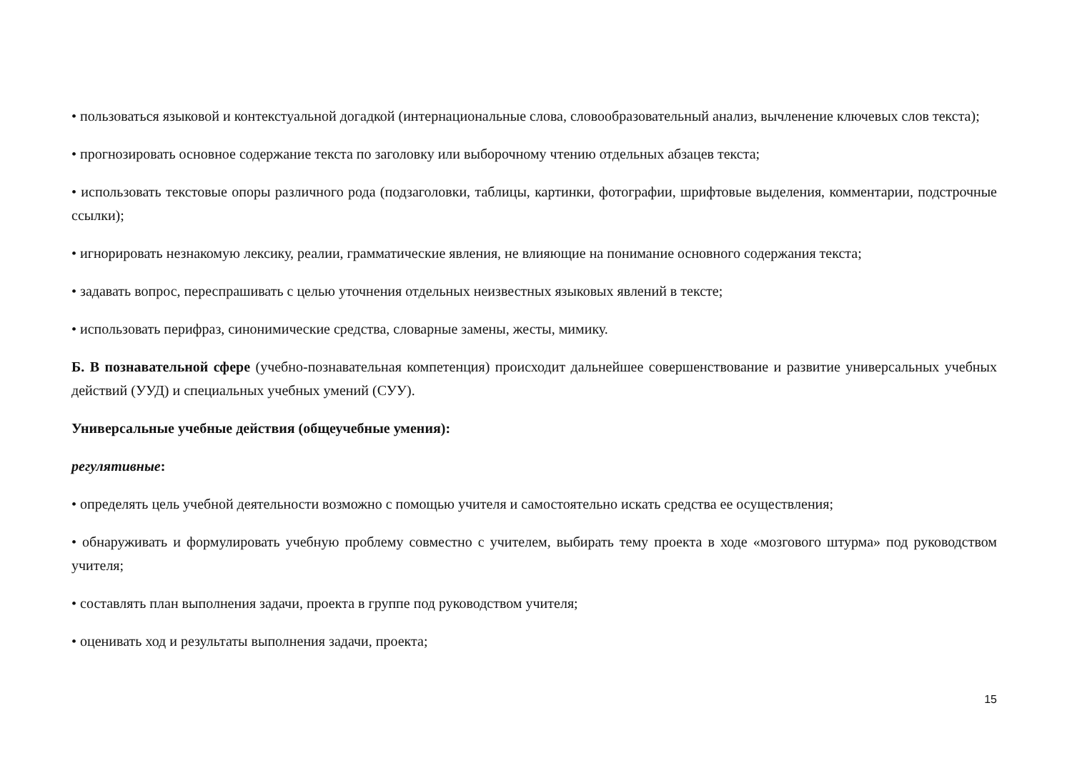• пользоваться языковой и контекстуальной догадкой (интернациональные слова, словообразовательный анализ, вычленение ключевых слов текста);
• прогнозировать основное содержание текста по заголовку или выборочному чтению отдельных абзацев текста;
• использовать текстовые опоры различного рода (подзаголовки, таблицы, картинки, фотографии, шрифтовые выделения, комментарии, подстрочные ссылки);
• игнорировать незнакомую лексику, реалии, грамматические явления, не влияющие на понимание основного содержания текста;
• задавать вопрос, переспрашивать с целью уточнения отдельных неизвестных языковых явлений в тексте;
• использовать перифраз, синонимические средства, словарные замены, жесты, мимику.
Б. В познавательной сфере (учебно-познавательная компетенция) происходит дальнейшее совершенствование и развитие универсальных учебных действий (УУД) и специальных учебных умений (СУУ).
Универсальные учебные действия (общеучебные умения):
регулятивные:
• определять цель учебной деятельности возможно с помощью учителя и самостоятельно искать средства ее осуществления;
• обнаруживать и формулировать учебную проблему совместно с учителем, выбирать тему проекта в ходе «мозгового штурма» под руководством учителя;
• составлять план выполнения задачи, проекта в группе под руководством учителя;
• оценивать ход и результаты выполнения задачи, проекта;
15